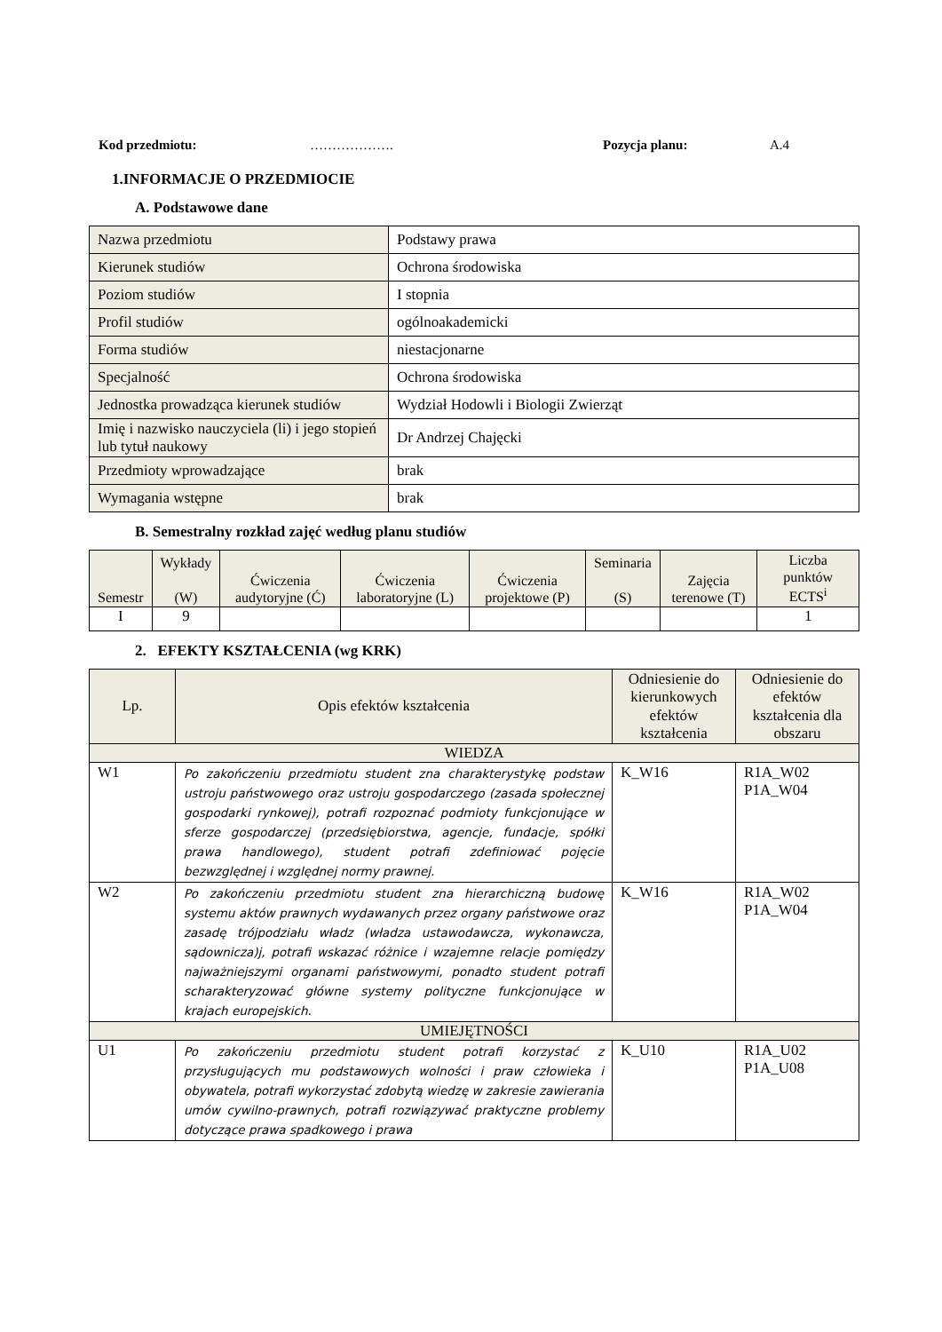Kod przedmiotu: ………………. Pozycja planu: A.4
1.INFORMACJE O PRZEDMIOCIE
A. Podstawowe dane
| Nazwa przedmiotu | Podstawy prawa |
| Kierunek studiów | Ochrona środowiska |
| Poziom studiów | I stopnia |
| Profil studiów | ogólnoakademicki |
| Forma studiów | niestacjonarne |
| Specjalność | Ochrona środowiska |
| Jednostka prowadząca kierunek studiów | Wydział Hodowli i Biologii Zwierząt |
| Imię i nazwisko nauczyciela (li) i jego stopień lub tytuł naukowy | Dr Andrzej Chajęcki |
| Przedmioty wprowadzające | brak |
| Wymagania wstępne | brak |
B. Semestralny rozkład zajęć według planu studiów
| Semestr | Wykłady (W) | Ćwiczenia audytoryjne (Ć) | Ćwiczenia laboratoryjne (L) | Ćwiczenia projektowe (P) | Seminaria (S) | Zajęcia terenowe (T) | Liczba punktów ECTS<sup>i</sup> |
| --- | --- | --- | --- | --- | --- | --- | --- |
| I | 9 | | | | | | 1 |
2. EFEKTY KSZTAŁCENIA (wg KRK)
| Lp. | Opis efektów kształcenia | Odniesienie do kierunkowych efektów kształcenia | Odniesienie do efektów kształcenia dla obszaru |
| --- | --- | --- | --- |
| WIEDZA | | | |
| W1 | Po zakończeniu przedmiotu student zna charakterystykę podstaw ustroju państwowego oraz ustroju gospodarczego (zasada społecznej gospodarki rynkowej), potrafi rozpoznać podmioty funkcjonujące w sferze gospodarczej (przedsiębiorstwa, agencje, fundacje, spółki prawa handlowego), student potrafi zdefiniować pojęcie bezwzględnej i względnej normy prawnej. | K_W16 | R1A_W02 P1A_W04 |
| W2 | Po zakończeniu przedmiotu student zna hierarchiczną budowę systemu aktów prawnych wydawanych przez organy państwowe oraz zasadę trójpodziału władz (władza ustawodawcza, wykonawcza, sądownicza)j, potrafi wskazać różnice i wzajemne relacje pomiędzy najważniejszymi organami państwowymi, ponadto student potrafi scharakteryzować główne systemy polityczne funkcjonujące w krajach europejskich. | K_W16 | R1A_W02 P1A_W04 |
| UMIEJĘTNOŚCI | | | |
| U1 | Po zakończeniu przedmiotu student potrafi korzystać z przysługujących mu podstawowych wolności i praw człowieka i obywatela, potrafi wykorzystać zdobytą wiedzę w zakresie zawierania umów cywilno-prawnych, potrafi rozwiązywać praktyczne problemy dotyczące prawa spadkowego i prawa | K_U10 | R1A_U02 P1A_U08 |